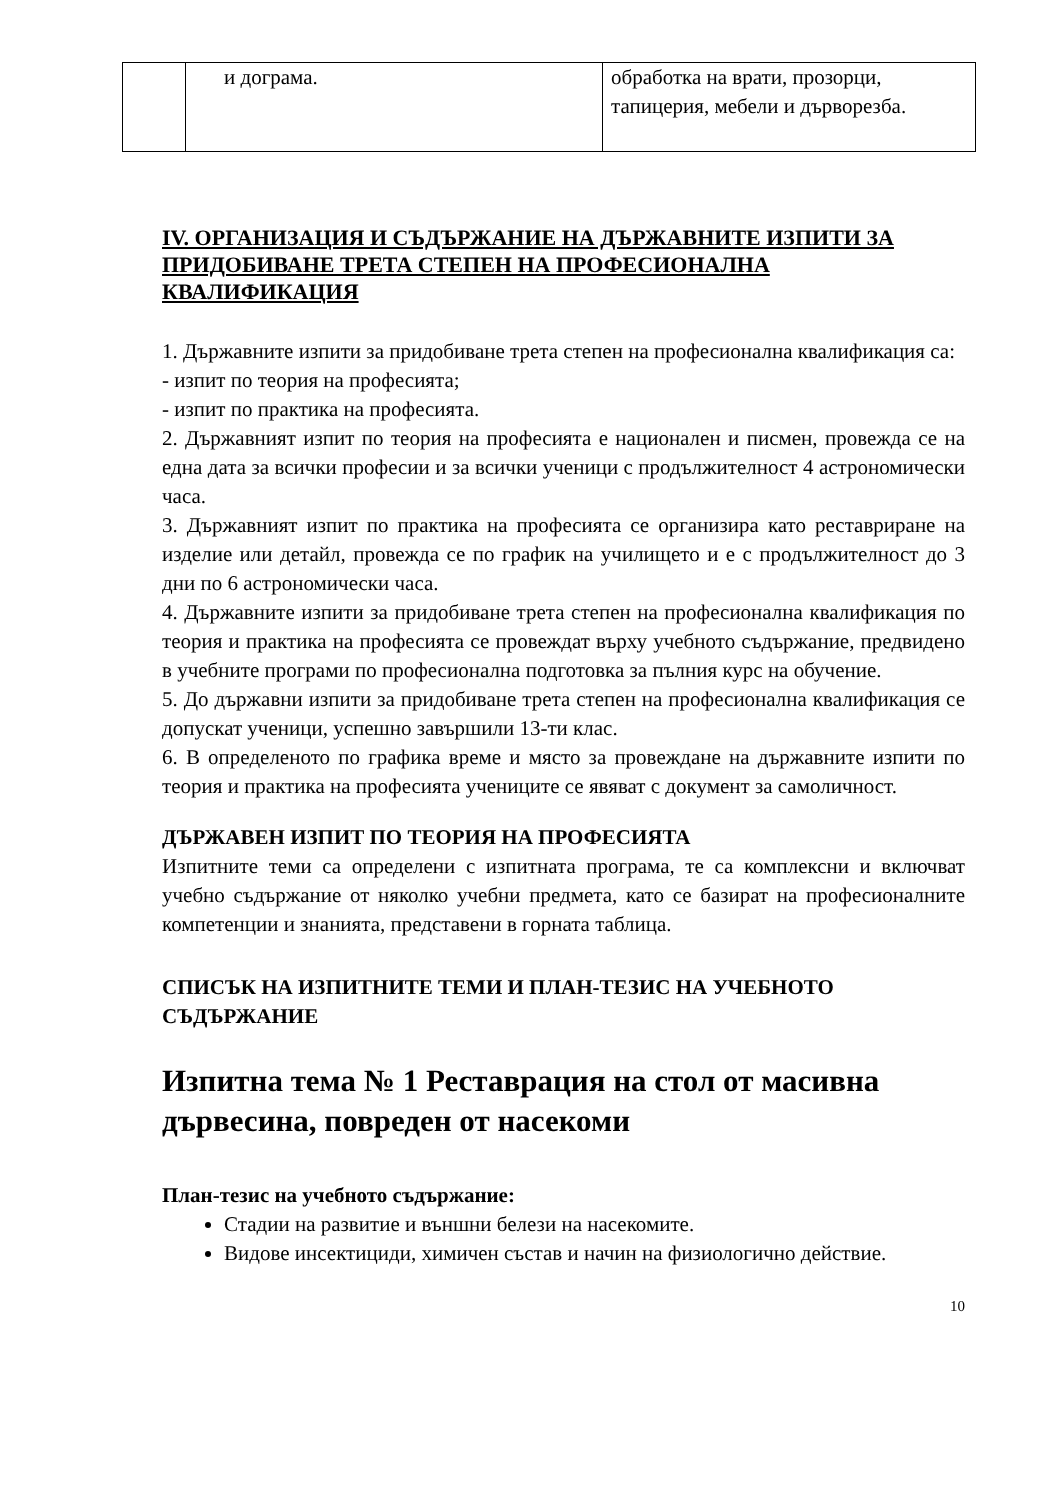| | и дограма. | обработка на врати, прозорци, тапицерия, мебели и дърворезба. |
IV. ОРГАНИЗАЦИЯ И СЪДЪРЖАНИЕ НА ДЪРЖАВНИТЕ ИЗПИТИ ЗА ПРИДОБИВАНЕ ТРЕТА СТЕПЕН НА ПРОФЕСИОНАЛНА КВАЛИФИКАЦИЯ
1. Държавните изпити за придобиване трета степен на професионална квалификация са:
- изпит по теория на професията;
- изпит по практика на професията.
2. Държавният изпит по теория на професията е национален и писмен, провежда се на една дата за всички професии и за всички ученици с продължителност 4 астрономически часа.
3. Държавният изпит по практика на професията се организира като реставриране на изделие или детайл, провежда се по график на училището и е с продължителност до 3 дни по 6 астрономически часа.
4. Държавните изпити за придобиване трета степен на професионална квалификация по теория и практика на професията се провеждат върху учебното съдържание, предвидено в учебните програми по професионална подготовка за пълния курс на обучение.
5. До държавни изпити за придобиване трета степен на професионална квалификация се допускат ученици, успешно завършили 13-ти клас.
6. В определеното по графика време и място за провеждане на държавните изпити по теория и практика на професията учениците се явяват с документ за самоличност.
ДЪРЖАВЕН ИЗПИТ ПО ТЕОРИЯ НА ПРОФЕСИЯТА
Изпитните теми са определени с изпитната програма, те са комплексни и включват учебно съдържание от няколко учебни предмета, като се базират на професионалните компетенции и знанията, представени в горната таблица.
СПИСЪК НА ИЗПИТНИТЕ ТЕМИ И ПЛАН-ТЕЗИС НА УЧЕБНОТО СЪДЪРЖАНИЕ
Изпитна тема № 1 Реставрация на стол от масивна дървесина, повреден от насекоми
План-тезис на учебното съдържание:
Стадии на развитие и външни белези на насекомите.
Видове инсектициди, химичен състав и начин на физиологично действие.
10